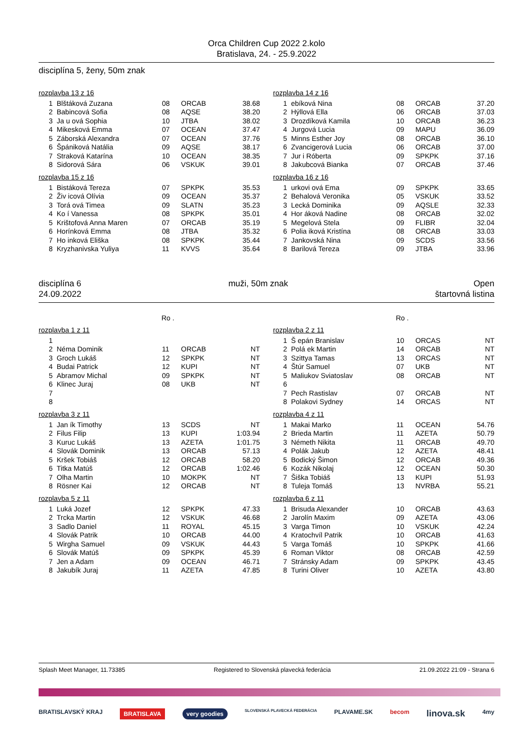Orca Children Cup 2022 2.kolo
Bratislava, 24. - 25.9.2022
disciplína 5, ženy, 50m znak
rozplavba 13 z 16
| 1 | Blštáková Zuzana | 08 | ORCAB | 38.68 |
| 2 | Babincová Sofia | 08 | AQSE | 38.20 |
| 3 | Ja u ová Sophia | 10 | JTBA | 38.02 |
| 4 | Mikesková Emma | 07 | OCEAN | 37.47 |
| 5 | Záborská Alexandra | 07 | OCEAN | 37.76 |
| 6 | Špániková Natália | 09 | AQSE | 38.17 |
| 7 | Straková Katarína | 10 | OCEAN | 38.35 |
| 8 | Sidorová Sára | 06 | VSKUK | 39.01 |
rozplavba 14 z 16
| 1 | ebíková Nina | 08 | ORCAB | 37.20 |
| 2 | Hýllová Ella | 06 | ORCAB | 37.03 |
| 3 | Drozdíková Kamila | 10 | ORCAB | 36.23 |
| 4 | Jurgová Lucia | 09 | MAPU | 36.09 |
| 5 | Minns Esther Joy | 08 | ORCAB | 36.10 |
| 6 | Zvancigerová Lucia | 06 | ORCAB | 37.00 |
| 7 | Jur i Róberta | 09 | SPKPK | 37.16 |
| 8 | Jakubcová Bianka | 07 | ORCAB | 37.46 |
rozplavba 15 z 16
| 1 | Bistáková Tereza | 07 | SPKPK | 35.53 |
| 2 | Živ icová Olívia | 09 | OCEAN | 35.37 |
| 3 | Torá ová Timea | 09 | SLATN | 35.23 |
| 4 | Ko í Vanessa | 08 | SPKPK | 35.01 |
| 5 | Krištofová Anna Maren | 07 | ORCAB | 35.19 |
| 6 | Horínková Emma | 08 | JTBA | 35.32 |
| 7 | Ho inková Eliška | 08 | SPKPK | 35.44 |
| 8 | Kryzhanivska Yuliya | 11 | KVVS | 35.64 |
rozplavba 16 z 16
| 1 | urkovi ová Ema | 09 | SPKPK | 33.65 |
| 2 | Behalová Veronika | 05 | VSKUK | 33.52 |
| 3 | Lecká Dominika | 09 | AQSLE | 32.33 |
| 4 | Hor áková Nadine | 08 | ORCAB | 32.02 |
| 5 | Megelová Stela | 09 | FLIBR | 32.04 |
| 6 | Polia iková Kristína | 08 | ORCAB | 33.03 |
| 7 | Jankovská Nina | 09 | SCDS | 33.56 |
| 8 | Barilová Tereza | 09 | JTBA | 33.96 |
disciplína 6
24.09.2022
muži, 50m znak Open
štartovná listina
Ro . Ro .
rozplavba 1 z 11
| 1 | | | | |
| 2 | Néma Dominik | 11 | ORCAB | NT |
| 3 | Groch Lukáš | 12 | SPKPK | NT |
| 4 | Budai Patrick | 12 | KUPI | NT |
| 5 | Abramov Michal | 09 | SPKPK | NT |
| 6 | Klinec Juraj | 08 | UKB | NT |
| 7 | | | | |
| 8 | | | | |
rozplavba 2 z 11
| 1 | Š epán Branislav | 10 | ORCAS | NT |
| 2 | Polá ek Martin | 14 | ORCAB | NT |
| 3 | Szittya Tamas | 13 | ORCAS | NT |
| 4 | Štúr Samuel | 07 | UKB | NT |
| 5 | Maliukov Sviatoslav | 08 | ORCAB | NT |
| 6 | | | | |
| 7 | Pech Rastislav | 07 | ORCAB | NT |
| 8 | Polakovi Sydney | 14 | ORCAS | NT |
rozplavba 3 z 11
| 1 | Jan ík Timothy | 13 | SCDS | NT |
| 2 | Filus Filip | 13 | KUPI | 1:03.94 |
| 3 | Kuruc Lukáš | 13 | AZETA | 1:01.75 |
| 4 | Slovák Dominik | 13 | ORCAB | 57.13 |
| 5 | Kršek Tobiáš | 12 | ORCAB | 58.20 |
| 6 | Titka Matúš | 12 | ORCAB | 1:02.46 |
| 7 | Olha Martin | 10 | MOKPK | NT |
| 8 | Rösner Kai | 12 | ORCAB | NT |
rozplavba 4 z 11
| 1 | Makai Marko | 11 | OCEAN | 54.76 |
| 2 | Brieda Martin | 11 | AZETA | 50.79 |
| 3 | Németh Nikita | 11 | ORCAB | 49.70 |
| 4 | Polák Jakub | 12 | AZETA | 48.41 |
| 5 | Bodický Šimon | 12 | ORCAB | 49.36 |
| 6 | Kozák Nikolaj | 12 | OCEAN | 50.30 |
| 7 | Šiška Tobiáš | 13 | KUPI | 51.93 |
| 8 | Tuleja Tomáš | 13 | NVRBA | 55.21 |
rozplavba 5 z 11
| 1 | Luká Jozef | 12 | SPKPK | 47.33 |
| 2 | Trcka Martin | 12 | VSKUK | 46.68 |
| 3 | Sadlo Daniel | 11 | ROYAL | 45.15 |
| 4 | Slovák Patrik | 10 | ORCAB | 44.00 |
| 5 | Wirgha Samuel | 09 | VSKUK | 44.43 |
| 6 | Slovák Matúš | 09 | SPKPK | 45.39 |
| 7 | Jen a Adam | 09 | OCEAN | 46.71 |
| 8 | Jakubík Juraj | 11 | AZETA | 47.85 |
rozplavba 6 z 11
| 1 | Brisuda Alexander | 10 | ORCAB | 43.63 |
| 2 | Jarolín Maxim | 09 | AZETA | 43.06 |
| 3 | Varga Timon | 10 | VSKUK | 42.24 |
| 4 | Kratochvíl Patrik | 10 | ORCAB | 41.63 |
| 5 | Varga Tomáš | 10 | SPKPK | 41.66 |
| 6 | Roman Viktor | 08 | ORCAB | 42.59 |
| 7 | Stránsky Adam | 09 | SPKPK | 43.45 |
| 8 | Turini Oliver | 10 | AZETA | 43.80 |
Splash Meet Manager, 11.73385 Registered to Slovenská plavecká federácia 21.09.2022 21:09 - Strana 6
BRATISLAVSKÝ KRAJ BRATISLAVA very goodies SLOVENSKÁ PLAVECKÁ FEDERÁCIA PLAVAME.SK becom linova.sk 4my